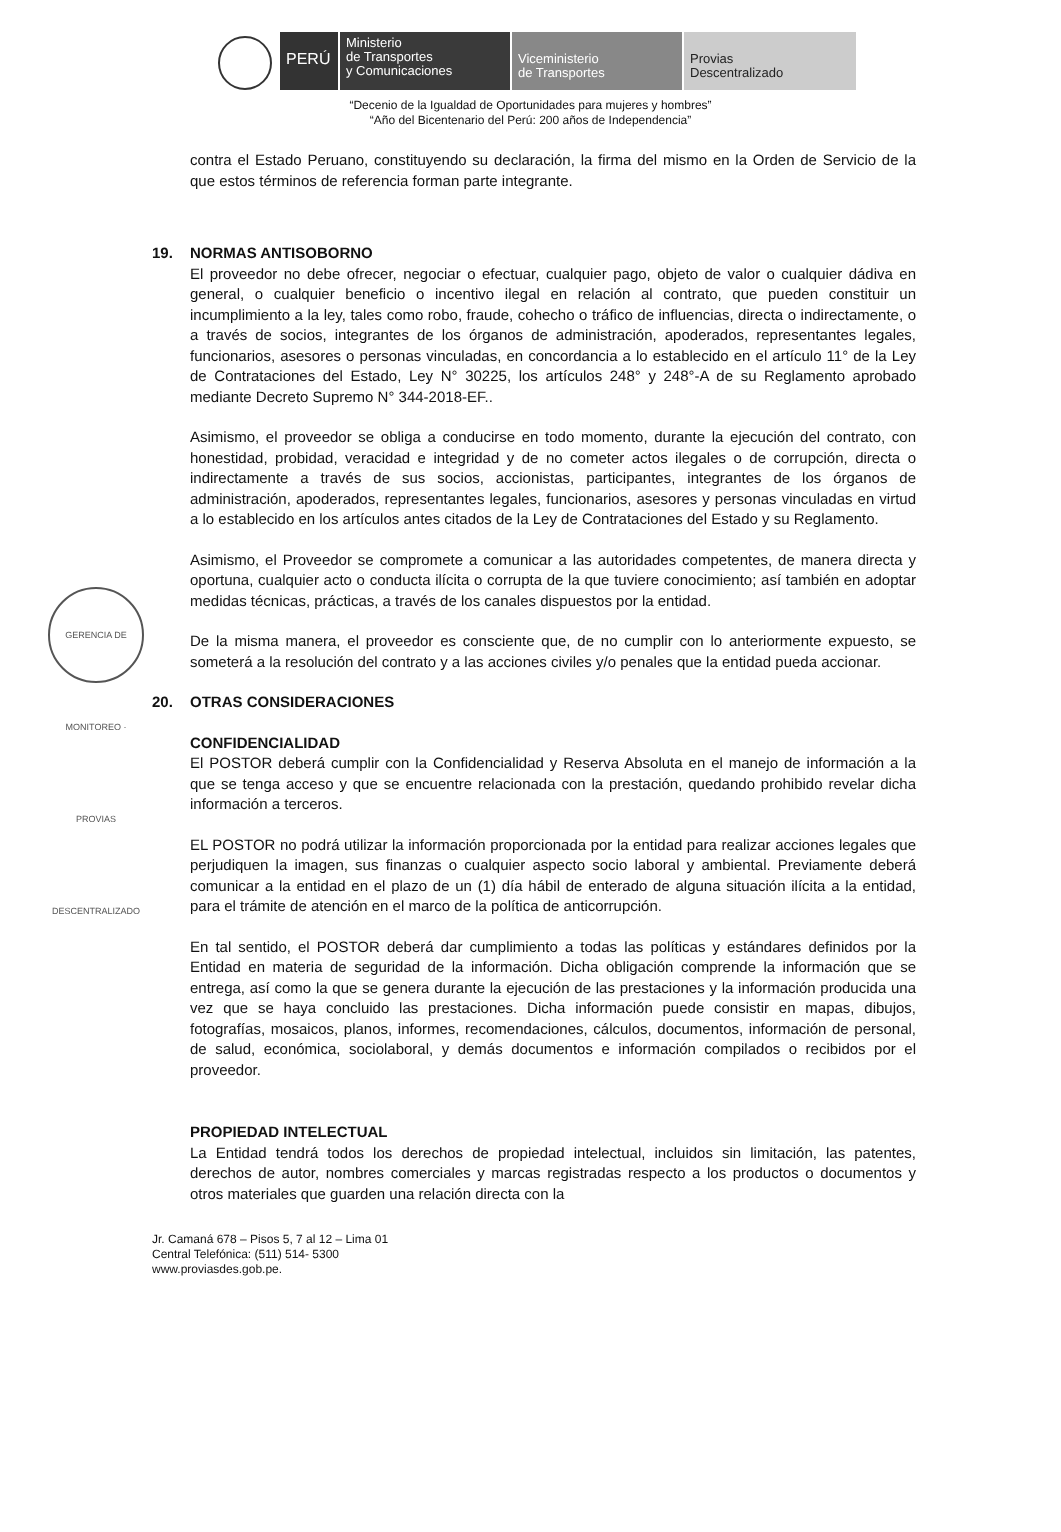PERÚ
Ministerio
de Transportes
y Comunicaciones
Viceministerio
de Transportes
Provias
Descentralizado
“Decenio de la Igualdad de Oportunidades para mujeres y hombres”
“Año del Bicentenario del Perú: 200 años de Independencia”
GERENCIA DE MONITOREO · PROVIAS DESCENTRALIZADO
contra el Estado Peruano, constituyendo su declaración, la firma del mismo en la Orden de Servicio de la que estos términos de referencia forman parte integrante.
19. NORMAS ANTISOBORNO
El proveedor no debe ofrecer, negociar o efectuar, cualquier pago, objeto de valor o cualquier dádiva en general, o cualquier beneficio o incentivo ilegal en relación al contrato, que pueden constituir un incumplimiento a la ley, tales como robo, fraude, cohecho o tráfico de influencias, directa o indirectamente, o a través de socios, integrantes de los órganos de administración, apoderados, representantes legales, funcionarios, asesores o personas vinculadas, en concordancia a lo establecido en el artículo 11° de la Ley de Contrataciones del Estado, Ley N° 30225, los artículos 248° y 248°-A de su Reglamento aprobado mediante Decreto Supremo N° 344-2018-EF..
Asimismo, el proveedor se obliga a conducirse en todo momento, durante la ejecución del contrato, con honestidad, probidad, veracidad e integridad y de no cometer actos ilegales o de corrupción, directa o indirectamente a través de sus socios, accionistas, participantes, integrantes de los órganos de administración, apoderados, representantes legales, funcionarios, asesores y personas vinculadas en virtud a lo establecido en los artículos antes citados de la Ley de Contrataciones del Estado y su Reglamento.
Asimismo, el Proveedor se compromete a comunicar a las autoridades competentes, de manera directa y oportuna, cualquier acto o conducta ilícita o corrupta de la que tuviere conocimiento; así también en adoptar medidas técnicas, prácticas, a través de los canales dispuestos por la entidad.
De la misma manera, el proveedor es consciente que, de no cumplir con lo anteriormente expuesto, se someterá a la resolución del contrato y a las acciones civiles y/o penales que la entidad pueda accionar.
20. OTRAS CONSIDERACIONES
CONFIDENCIALIDAD
El POSTOR deberá cumplir con la Confidencialidad y Reserva Absoluta en el manejo de información a la que se tenga acceso y que se encuentre relacionada con la prestación, quedando prohibido revelar dicha información a terceros.
EL POSTOR no podrá utilizar la información proporcionada por la entidad para realizar acciones legales que perjudiquen la imagen, sus finanzas o cualquier aspecto socio laboral y ambiental. Previamente deberá comunicar a la entidad en el plazo de un (1) día hábil de enterado de alguna situación ilícita a la entidad, para el trámite de atención en el marco de la política de anticorrupción.
En tal sentido, el POSTOR deberá dar cumplimiento a todas las políticas y estándares definidos por la Entidad en materia de seguridad de la información. Dicha obligación comprende la información que se entrega, así como la que se genera durante la ejecución de las prestaciones y la información producida una vez que se haya concluido las prestaciones. Dicha información puede consistir en mapas, dibujos, fotografías, mosaicos, planos, informes, recomendaciones, cálculos, documentos, información de personal, de salud, económica, sociolaboral, y demás documentos e información compilados o recibidos por el proveedor.
PROPIEDAD INTELECTUAL
La Entidad tendrá todos los derechos de propiedad intelectual, incluidos sin limitación, las patentes, derechos de autor, nombres comerciales y marcas registradas respecto a los productos o documentos y otros materiales que guarden una relación directa con la
Jr. Camaná 678 – Pisos 5, 7 al 12 – Lima 01
Central Telefónica: (511) 514- 5300
www.proviasdes.gob.pe.